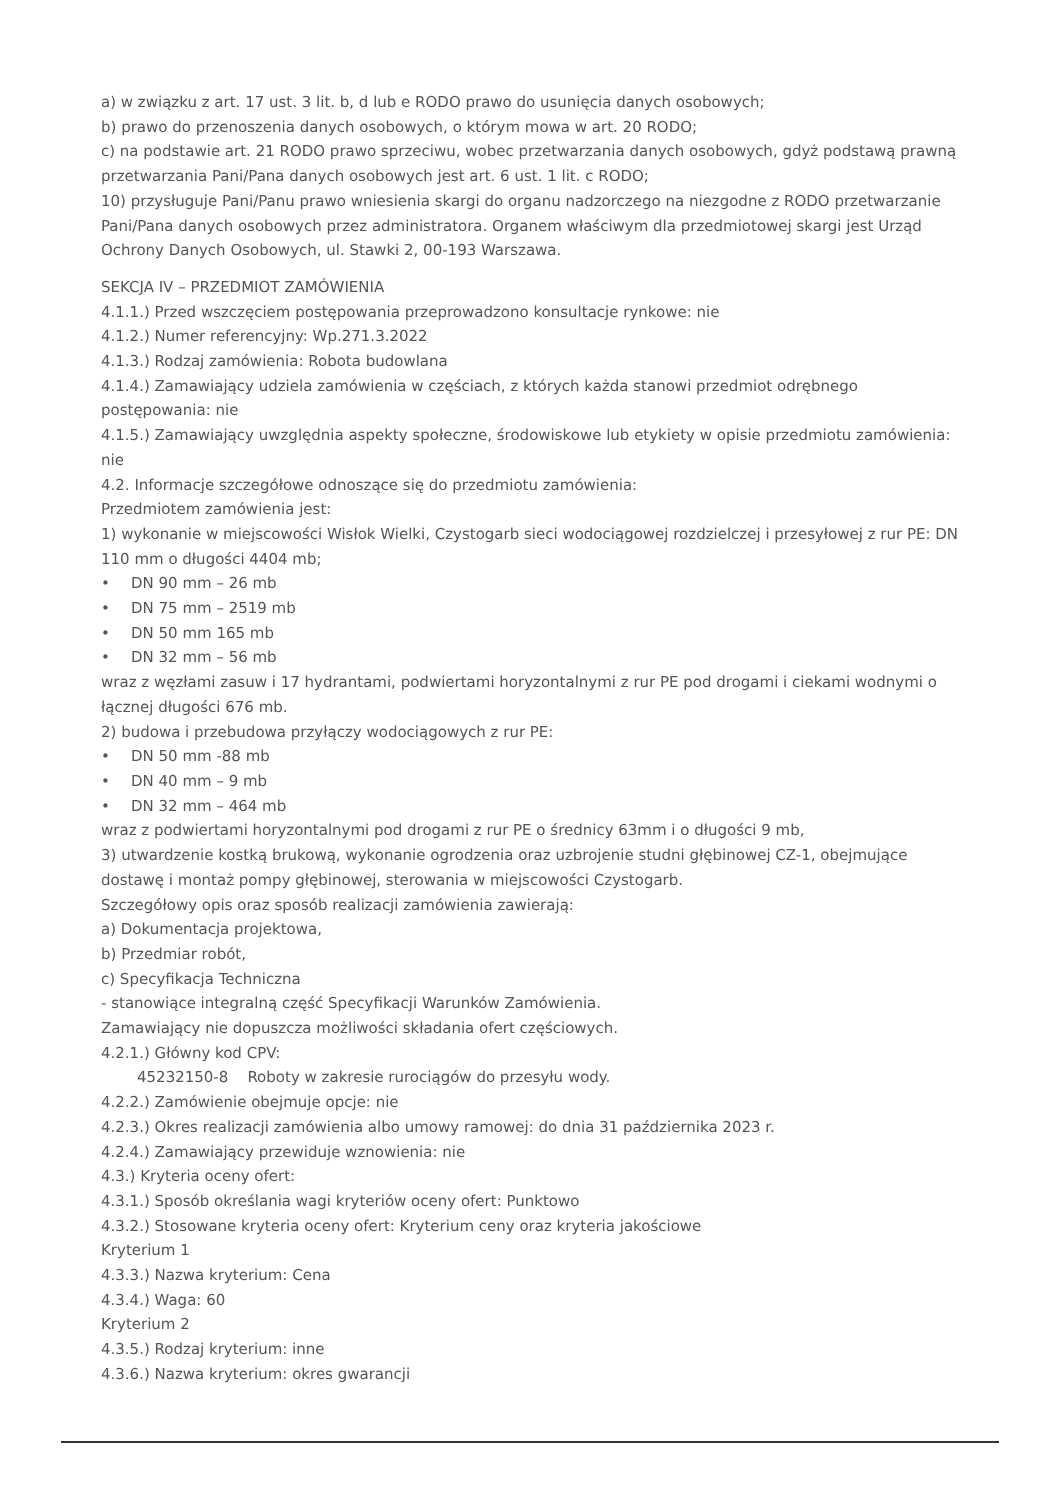a) w związku z art. 17 ust. 3 lit. b, d lub e RODO prawo do usunięcia danych osobowych;
b) prawo do przenoszenia danych osobowych, o którym mowa w art. 20 RODO;
c) na podstawie art. 21 RODO prawo sprzeciwu, wobec przetwarzania danych osobowych, gdyż podstawą prawną przetwarzania Pani/Pana danych osobowych jest art. 6 ust. 1 lit. c RODO;
10) przysługuje Pani/Panu prawo wniesienia skargi do organu nadzorczego na niezgodne z RODO przetwarzanie Pani/Pana danych osobowych przez administratora. Organem właściwym dla przedmiotowej skargi jest Urząd Ochrony Danych Osobowych, ul. Stawki 2, 00-193 Warszawa.
SEKCJA IV – PRZEDMIOT ZAMÓWIENIA
4.1.1.) Przed wszczęciem postępowania przeprowadzono konsultacje rynkowe: nie
4.1.2.) Numer referencyjny: Wp.271.3.2022
4.1.3.) Rodzaj zamówienia: Robota budowlana
4.1.4.) Zamawiający udziela zamówienia w częściach, z których każda stanowi przedmiot odrębnego postępowania: nie
4.1.5.) Zamawiający uwzględnia aspekty społeczne, środowiskowe lub etykiety w opisie przedmiotu zamówienia: nie
4.2. Informacje szczegółowe odnoszące się do przedmiotu zamówienia:
Przedmiotem zamówienia jest:
1) wykonanie w miejscowości Wisłok Wielki, Czystogarb sieci wodociągowej rozdzielczej i przesyłowej z rur PE: DN 110 mm o długości 4404 mb;
• DN 90 mm – 26 mb
• DN 75 mm – 2519 mb
• DN 50 mm 165 mb
• DN 32 mm – 56 mb
wraz z węzłami zasuw i 17 hydrantami, podwiertami horyzontalnymi z rur PE pod drogami i ciekami wodnymi o łącznej długości 676 mb.
2) budowa i przebudowa przyłączy wodociągowych z rur PE:
• DN 50 mm -88 mb
• DN 40 mm – 9 mb
• DN 32 mm – 464 mb
wraz z podwiertami horyzontalnymi pod drogami z rur PE o średnicy 63mm i o długości 9 mb,
3) utwardzenie kostką brukową, wykonanie ogrodzenia oraz uzbrojenie studni głębinowej CZ-1, obejmujące dostawę i montaż pompy głębinowej, sterowania w miejscowości Czystogarb.
Szczegółowy opis oraz sposób realizacji zamówienia zawierają:
a) Dokumentacja projektowa,
b) Przedmiar robót,
c) Specyfikacja Techniczna
- stanowiące integralną część Specyfikacji Warunków Zamówienia.
Zamawiający nie dopuszcza możliwości składania ofert częściowych.
4.2.1.) Główny kod CPV:
45232150-8 Roboty w zakresie rurociągów do przesyłu wody.
4.2.2.) Zamówienie obejmuje opcje: nie
4.2.3.) Okres realizacji zamówienia albo umowy ramowej: do dnia 31 października 2023 r.
4.2.4.) Zamawiający przewiduje wznowienia: nie
4.3.) Kryteria oceny ofert:
4.3.1.) Sposób określania wagi kryteriów oceny ofert: Punktowo
4.3.2.) Stosowane kryteria oceny ofert: Kryterium ceny oraz kryteria jakościowe
Kryterium 1
4.3.3.) Nazwa kryterium: Cena
4.3.4.) Waga: 60
Kryterium 2
4.3.5.) Rodzaj kryterium: inne
4.3.6.) Nazwa kryterium: okres gwarancji